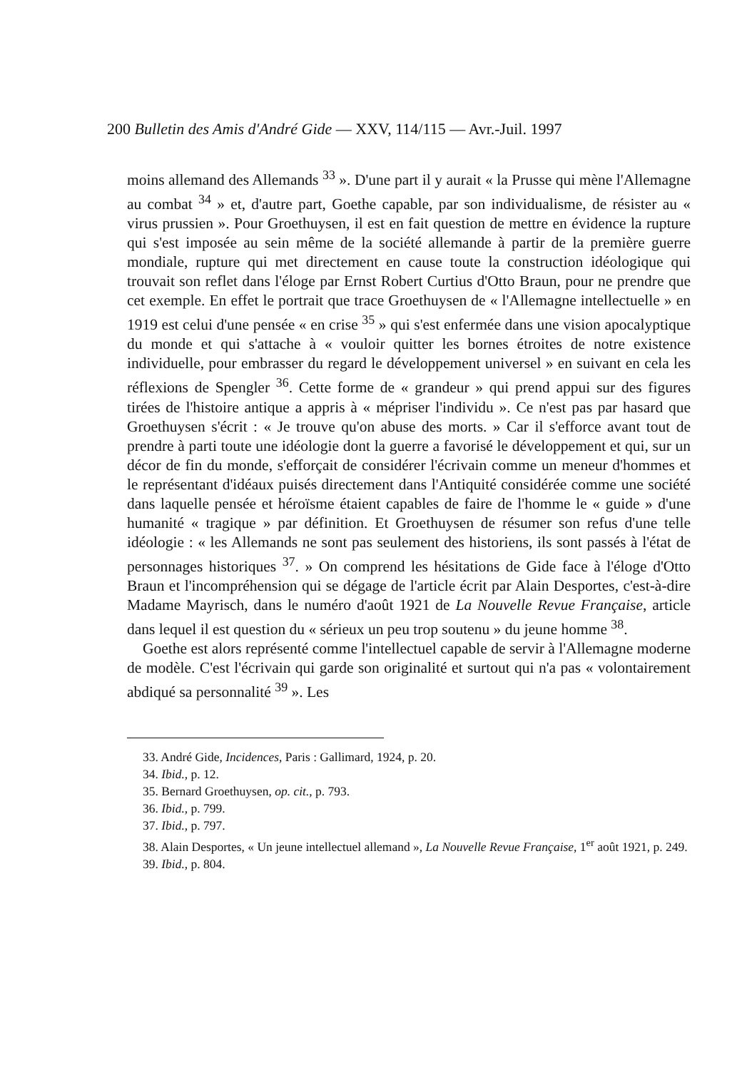200 Bulletin des Amis d'André Gide — XXV, 114/115 — Avr.-Juil. 1997
moins allemand des Allemands <sup>33</sup> ». D'une part il y aurait « la Prusse qui mène l'Allemagne au combat <sup>34</sup> » et, d'autre part, Goethe capable, par son individualisme, de résister au « virus prussien ». Pour Groethuysen, il est en fait question de mettre en évidence la rupture qui s'est imposée au sein même de la société allemande à partir de la première guerre mondiale, rupture qui met directement en cause toute la construction idéologique qui trouvait son reflet dans l'éloge par Ernst Robert Curtius d'Otto Braun, pour ne prendre que cet exemple. En effet le portrait que trace Groethuysen de « l'Allemagne intellectuelle » en 1919 est celui d'une pensée « en crise <sup>35</sup> » qui s'est enfermée dans une vision apocalyptique du monde et qui s'attache à « vouloir quitter les bornes étroites de notre existence individuelle, pour embrasser du regard le développement universel » en suivant en cela les réflexions de Spengler <sup>36</sup>. Cette forme de « grandeur » qui prend appui sur des figures tirées de l'histoire antique a appris à « mépriser l'individu ». Ce n'est pas par hasard que Groethuysen s'écrit : « Je trouve qu'on abuse des morts. » Car il s'efforce avant tout de prendre à parti toute une idéologie dont la guerre a favorisé le développement et qui, sur un décor de fin du monde, s'efforçait de considérer l'écrivain comme un meneur d'hommes et le représentant d'idéaux puisés directement dans l'Antiquité considérée comme une société dans laquelle pensée et héroïsme étaient capables de faire de l'homme le « guide » d'une humanité « tragique » par définition. Et Groethuysen de résumer son refus d'une telle idéologie : « les Allemands ne sont pas seulement des historiens, ils sont passés à l'état de personnages historiques <sup>37</sup>. » On comprend les hésitations de Gide face à l'éloge d'Otto Braun et l'incompréhension qui se dégage de l'article écrit par Alain Desportes, c'est-à-dire Madame Mayrisch, dans le numéro d'août 1921 de La Nouvelle Revue Française, article dans lequel il est question du « sérieux un peu trop soutenu » du jeune homme <sup>38</sup>.
Goethe est alors représenté comme l'intellectuel capable de servir à l'Allemagne moderne de modèle. C'est l'écrivain qui garde son originalité et surtout qui n'a pas « volontairement abdiqué sa personnalité <sup>39</sup> ». Les
33. André Gide, Incidences, Paris : Gallimard, 1924, p. 20.
34. Ibid., p. 12.
35. Bernard Groethuysen, op. cit., p. 793.
36. Ibid., p. 799.
37. Ibid., p. 797.
38. Alain Desportes, « Un jeune intellectuel allemand », La Nouvelle Revue Française, 1<sup>er</sup> août 1921, p. 249.
39. Ibid., p. 804.